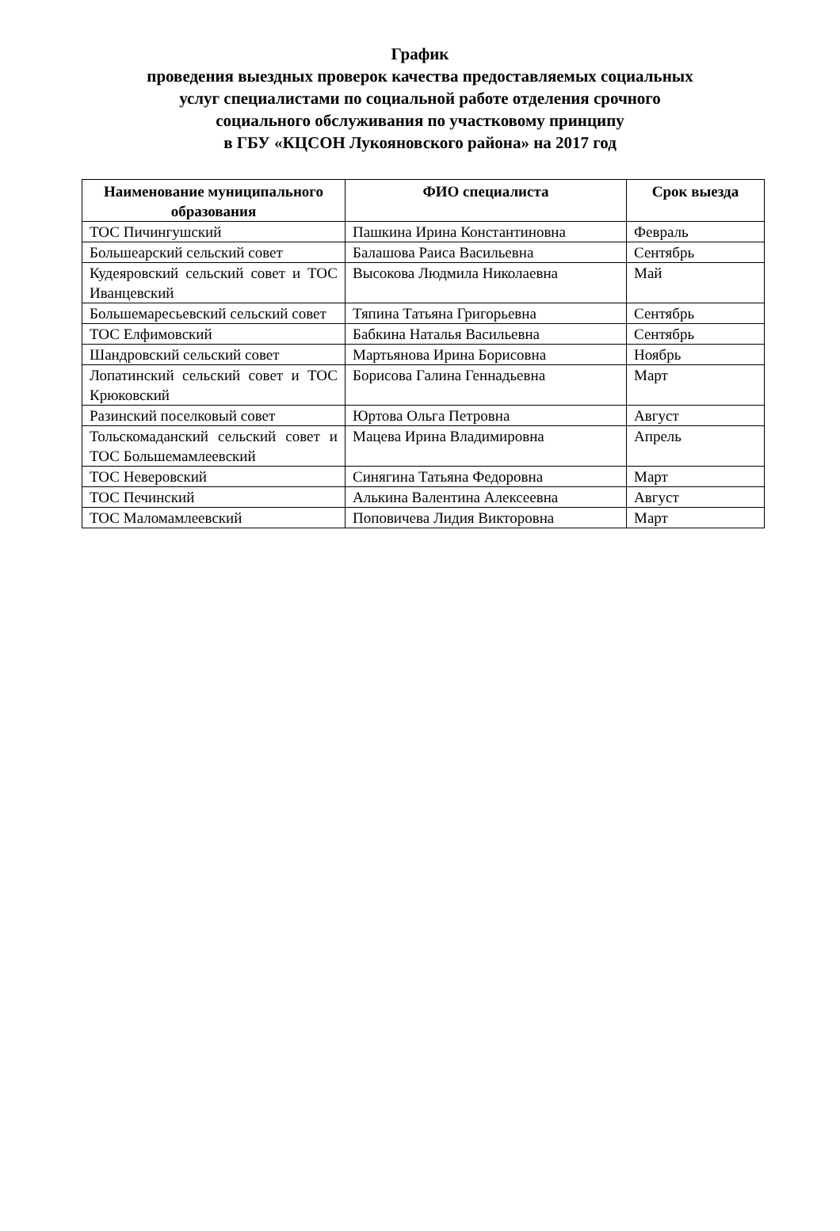График
проведения выездных проверок качества предоставляемых социальных
услуг специалистами по социальной работе отделения срочного
социального обслуживания по участковому принципу
в ГБУ «КЦСОН Лукояновского района» на 2017 год
| Наименование муниципального образования | ФИО специалиста | Срок выезда |
| --- | --- | --- |
| ТОС Пичингушский | Пашкина Ирина Константиновна | Февраль |
| Большеарский сельский совет | Балашова Раиса Васильевна | Сентябрь |
| Кудеяровский сельский совет и ТОС Иванцевский | Высокова Людмила Николаевна | Май |
| Большемаресьевский сельский совет | Тяпина Татьяна Григорьевна | Сентябрь |
| ТОС Елфимовский | Бабкина Наталья Васильевна | Сентябрь |
| Шандровский сельский совет | Мартьянова Ирина Борисовна | Ноябрь |
| Лопатинский сельский совет и ТОС Крюковский | Борисова Галина Геннадьевна | Март |
| Разинский поселковый совет | Юртова Ольга Петровна | Август |
| Тольскомаданский сельский совет и ТОС Большемамлеевский | Мацева Ирина Владимировна | Апрель |
| ТОС Неверовский | Синягина Татьяна Федоровна | Март |
| ТОС Печинский | Алькина Валентина Алексеевна | Август |
| ТОС Маломамлеевский | Поповичева Лидия Викторовна | Март |